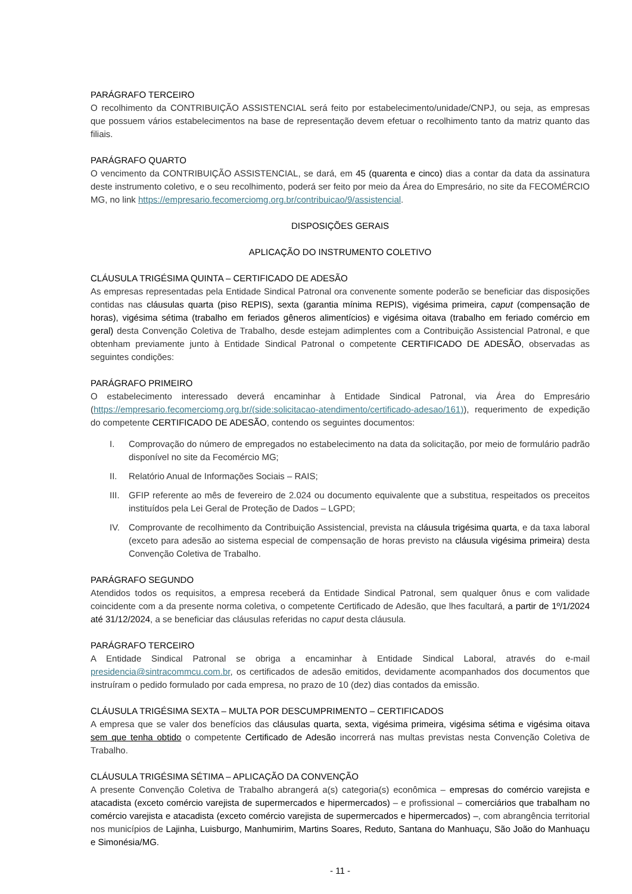PARÁGRAFO TERCEIRO
O recolhimento da CONTRIBUIÇÃO ASSISTENCIAL será feito por estabelecimento/unidade/CNPJ, ou seja, as empresas que possuem vários estabelecimentos na base de representação devem efetuar o recolhimento tanto da matriz quanto das filiais.
PARÁGRAFO QUARTO
O vencimento da CONTRIBUIÇÃO ASSISTENCIAL, se dará, em 45 (quarenta e cinco) dias a contar da data da assinatura deste instrumento coletivo, e o seu recolhimento, poderá ser feito por meio da Área do Empresário, no site da FECOMÉRCIO MG, no link https://empresario.fecomerciomg.org.br/contribuicao/9/assistencial.
DISPOSIÇÕES GERAIS
APLICAÇÃO DO INSTRUMENTO COLETIVO
CLÁUSULA TRIGÉSIMA QUINTA – CERTIFICADO DE ADESÃO
As empresas representadas pela Entidade Sindical Patronal ora convenente somente poderão se beneficiar das disposições contidas nas cláusulas quarta (piso REPIS), sexta (garantia mínima REPIS), vigésima primeira, caput (compensação de horas), vigésima sétima (trabalho em feriados gêneros alimentícios) e vigésima oitava (trabalho em feriado comércio em geral) desta Convenção Coletiva de Trabalho, desde estejam adimplentes com a Contribuição Assistencial Patronal, e que obtenham previamente junto à Entidade Sindical Patronal o competente CERTIFICADO DE ADESÃO, observadas as seguintes condições:
PARÁGRAFO PRIMEIRO
O estabelecimento interessado deverá encaminhar à Entidade Sindical Patronal, via Área do Empresário (https://empresario.fecomerciomg.org.br/(side:solicitacao-atendimento/certificado-adesao/161)), requerimento de expedição do competente CERTIFICADO DE ADESÃO, contendo os seguintes documentos:
I. Comprovação do número de empregados no estabelecimento na data da solicitação, por meio de formulário padrão disponível no site da Fecomércio MG;
II. Relatório Anual de Informações Sociais – RAIS;
III.
GFIP referente ao mês de fevereiro de 2.024 ou documento equivalente que a substitua, respeitados os preceitos instituídos pela Lei Geral de Proteção de Dados – LGPD;
IV. Comprovante de recolhimento da Contribuição Assistencial, prevista na cláusula trigésima quarta, e da taxa laboral (exceto para adesão ao sistema especial de compensação de horas previsto na cláusula vigésima primeira) desta Convenção Coletiva de Trabalho.
PARÁGRAFO SEGUNDO
Atendidos todos os requisitos, a empresa receberá da Entidade Sindical Patronal, sem qualquer ônus e com validade coincidente com a da presente norma coletiva, o competente Certificado de Adesão, que lhes facultará, a partir de 1º/1/2024 até 31/12/2024, a se beneficiar das cláusulas referidas no caput desta cláusula.
PARÁGRAFO TERCEIRO
A Entidade Sindical Patronal se obriga a encaminhar à Entidade Sindical Laboral, através do e-mail presidencia@sintracommcu.com.br, os certificados de adesão emitidos, devidamente acompanhados dos documentos que instruíram o pedido formulado por cada empresa, no prazo de 10 (dez) dias contados da emissão.
CLÁUSULA TRIGÉSIMA SEXTA – MULTA POR DESCUMPRIMENTO – CERTIFICADOS
A empresa que se valer dos benefícios das cláusulas quarta, sexta, vigésima primeira, vigésima sétima e vigésima oitava sem que tenha obtido o competente Certificado de Adesão incorrerá nas multas previstas nesta Convenção Coletiva de Trabalho.
CLÁUSULA TRIGÉSIMA SÉTIMA – APLICAÇÃO DA CONVENÇÃO
A presente Convenção Coletiva de Trabalho abrangerá a(s) categoria(s) econômica – empresas do comércio varejista e atacadista (exceto comércio varejista de supermercados e hipermercados) – e profissional – comerciários que trabalham no comércio varejista e atacadista (exceto comércio varejista de supermercados e hipermercados) –, com abrangência territorial nos municípios de Lajinha, Luisburgo, Manhumirim, Martins Soares, Reduto, Santana do Manhuaçu, São João do Manhuaçu e Simonésia/MG.
- 11 -